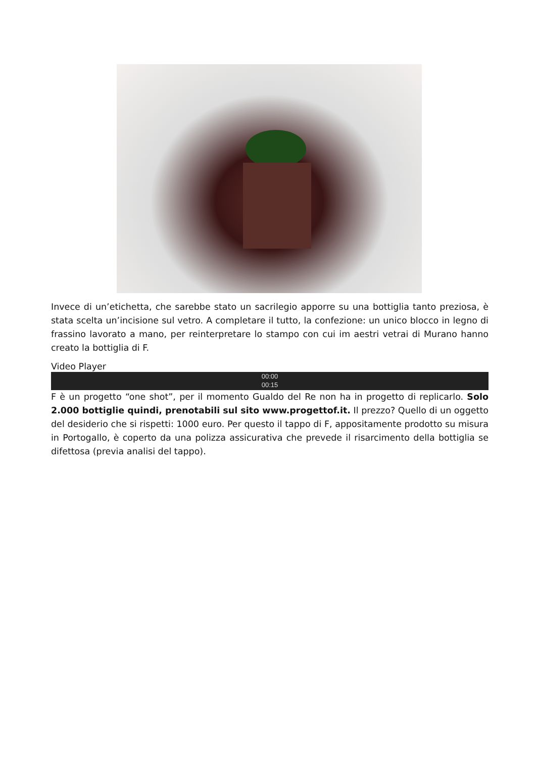Invece di un’etichetta, che sarebbe stato un sacrilegio apporre su una bottiglia tanto preziosa, è stata scelta un’incisione sul vetro. A completare il tutto, la confezione: un unico blocco in legno di frassino lavorato a mano, per reinterpretare lo stampo con cui im aestri vetrai di Murano hanno creato la bottiglia di F.
Video Player
00:00
00:15
F è un progetto “one shot”, per il momento Gualdo del Re non ha in progetto di replicarlo. Solo 2.000 bottiglie quindi, prenotabili sul sito www.progettof.it. Il prezzo? Quello di un oggetto del desiderio che si rispetti: 1000 euro. Per questo il tappo di F, appositamente prodotto su misura in Portogallo, è coperto da una polizza assicurativa che prevede il risarcimento della bottiglia se difettosa (previa analisi del tappo).